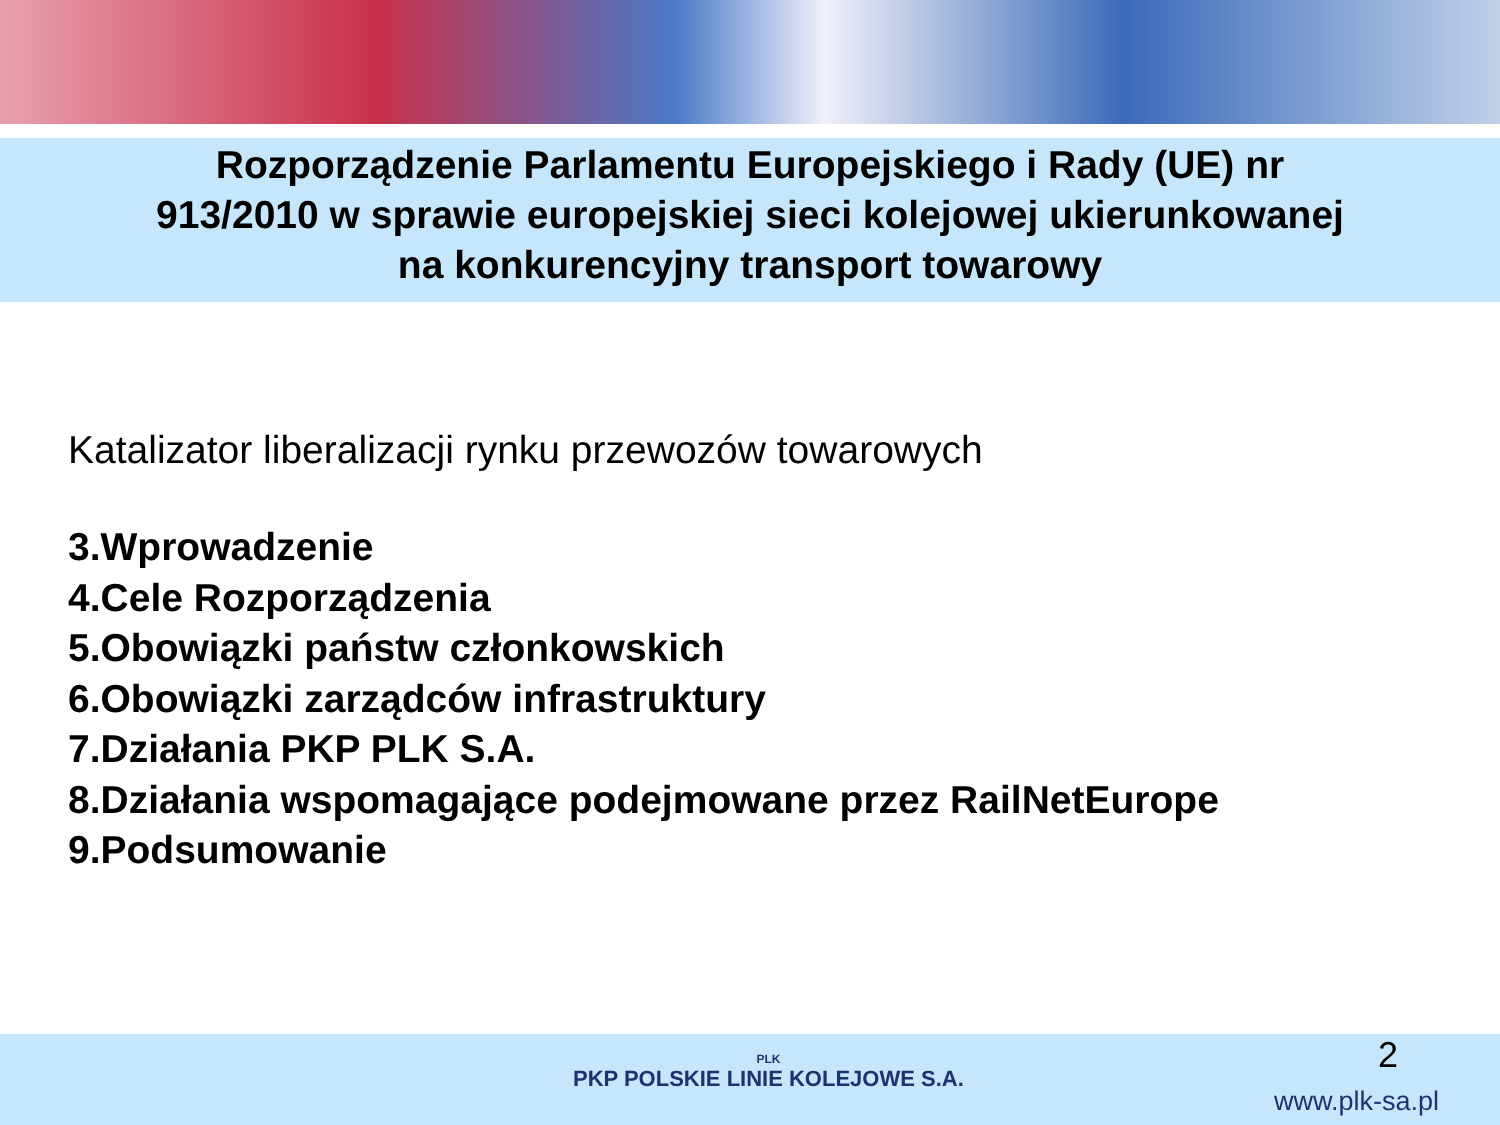Rozporządzenie Parlamentu Europejskiego i Rady (UE) nr
913/2010 w sprawie europejskiej sieci kolejowej ukierunkowanej
na konkurencyjny transport towarowy
Katalizator liberalizacji rynku przewozów towarowych
3.Wprowadzenie
4.Cele Rozporządzenia
5.Obowiązki państw członkowskich
6.Obowiązki zarządców infrastruktury
7.Działania PKP PLK S.A.
8.Działania wspomagające podejmowane przez RailNetEurope
9.Podsumowanie
PLK
PKP POLSKIE LINIE KOLEJOWE S.A.
2
www.plk-sa.pl